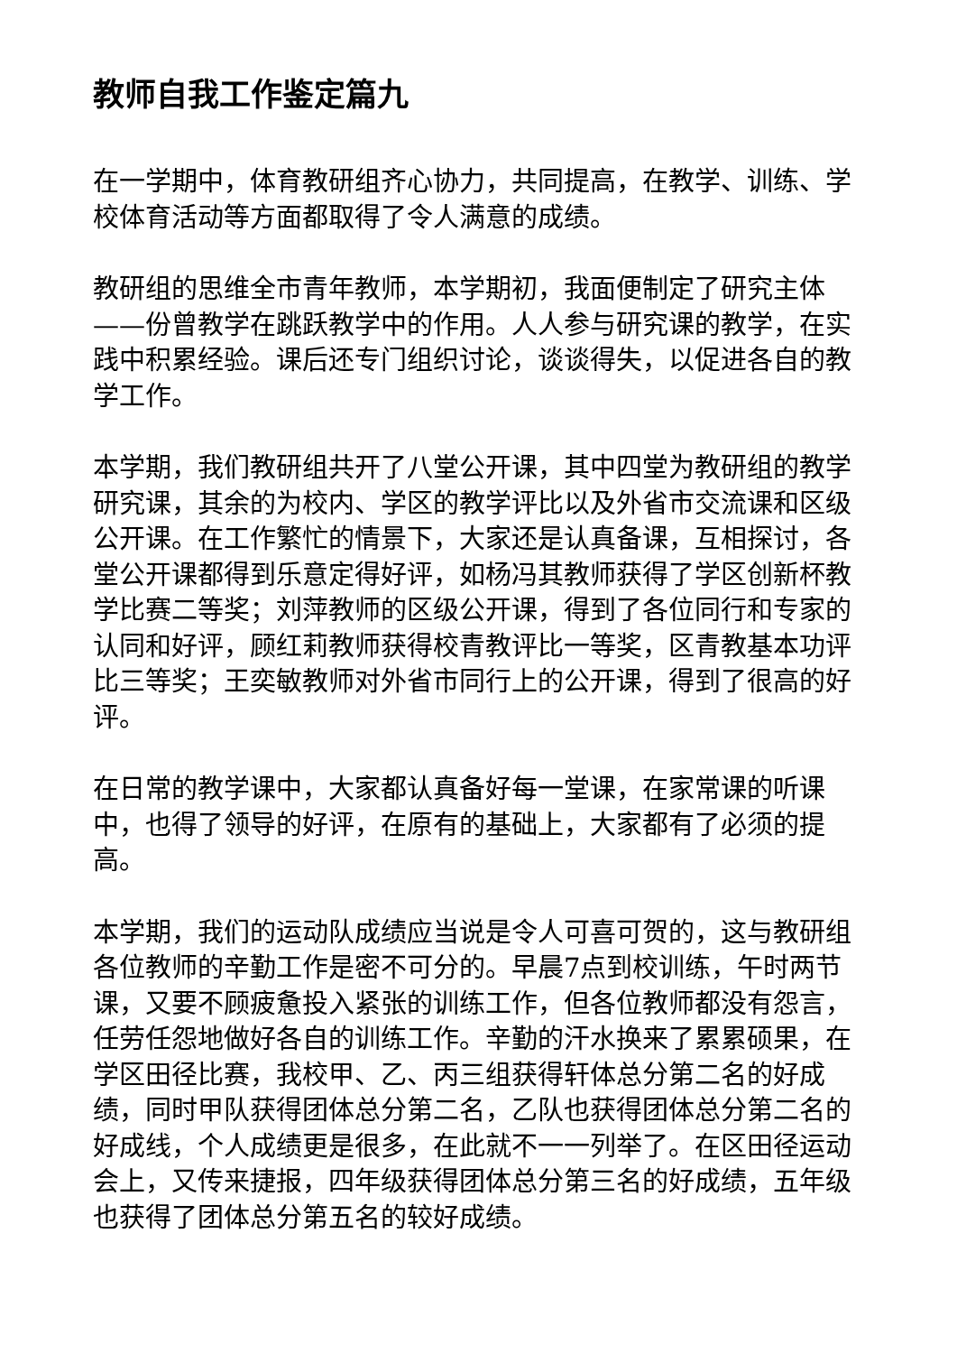教师自我工作鉴定篇九
在一学期中，体育教研组齐心协力，共同提高，在教学、训练、学校体育活动等方面都取得了令人满意的成绩。
教研组的思维全市青年教师，本学期初，我面便制定了研究主体——份曾教学在跳跃教学中的作用。人人参与研究课的教学，在实践中积累经验。课后还专门组织讨论，谈谈得失，以促进各自的教学工作。
本学期，我们教研组共开了八堂公开课，其中四堂为教研组的教学研究课，其余的为校内、学区的教学评比以及外省市交流课和区级公开课。在工作繁忙的情景下，大家还是认真备课，互相探讨，各堂公开课都得到乐意定得好评，如杨冯其教师获得了学区创新杯教学比赛二等奖；刘萍教师的区级公开课，得到了各位同行和专家的认同和好评，顾红莉教师获得校青教评比一等奖，区青教基本功评比三等奖；王奕敏教师对外省市同行上的公开课，得到了很高的好评。
在日常的教学课中，大家都认真备好每一堂课，在家常课的听课中，也得了领导的好评，在原有的基础上，大家都有了必须的提高。
本学期，我们的运动队成绩应当说是令人可喜可贺的，这与教研组各位教师的辛勤工作是密不可分的。早晨7点到校训练，午时两节课，又要不顾疲惫投入紧张的训练工作，但各位教师都没有怨言，任劳任怨地做好各自的训练工作。辛勤的汗水换来了累累硕果，在学区田径比赛，我校甲、乙、丙三组获得轩体总分第二名的好成绩，同时甲队获得团体总分第二名，乙队也获得团体总分第二名的好成线，个人成绩更是很多，在此就不一一列举了。在区田径运动会上，又传来捷报，四年级获得团体总分第三名的好成绩，五年级也获得了团体总分第五名的较好成绩。